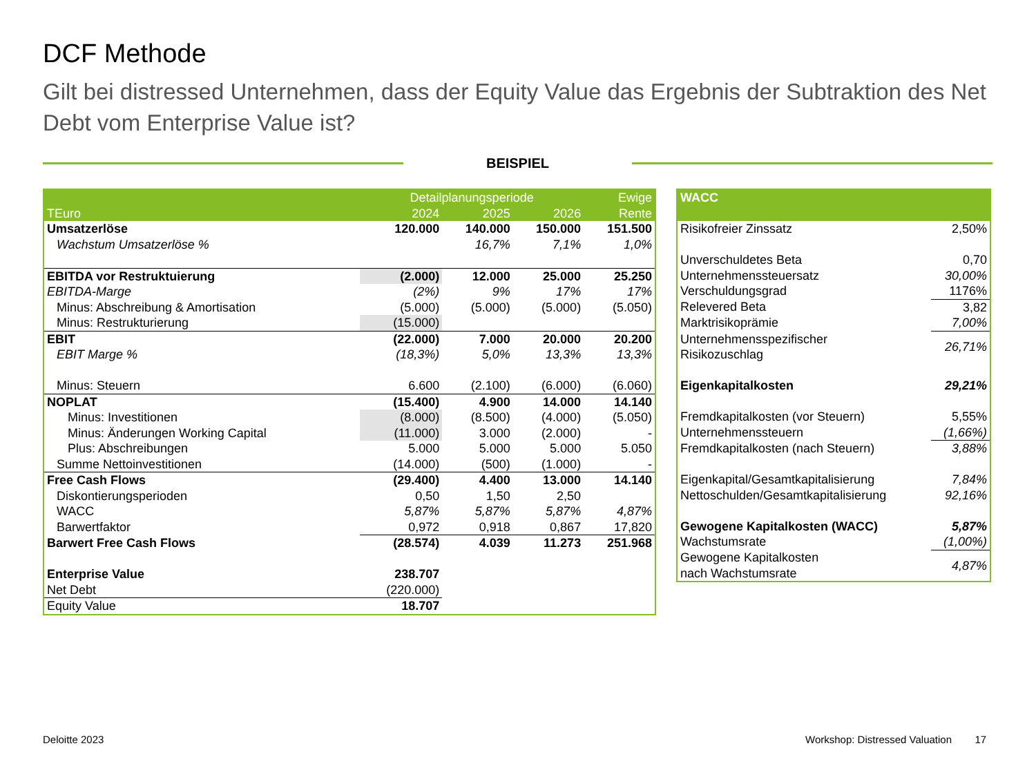DCF Methode
Gilt bei distressed Unternehmen, dass der Equity Value das Ergebnis der Subtraktion des Net Debt vom Enterprise Value ist?
BEISPIEL
| | Detailplanungsperiode | | | Ewige |
| --- | --- | --- | --- | --- |
| TEuro | 2024 | 2025 | 2026 | Rente |
| Umsatzerlöse | 120.000 | 140.000 | 150.000 | 151.500 |
| Wachstum Umsatzerlöse % | | 16,7% | 7,1% | 1,0% |
| EBITDA vor Restruktuierung | (2.000) | 12.000 | 25.000 | 25.250 |
| EBITDA-Marge | (2%) | 9% | 17% | 17% |
| Minus: Abschreibung & Amortisation | (5.000) | (5.000) | (5.000) | (5.050) |
| Minus: Restrukturierung | (15.000) | | | |
| EBIT | (22.000) | 7.000 | 20.000 | 20.200 |
| EBIT Marge % | (18,3%) | 5,0% | 13,3% | 13,3% |
| Minus: Steuern | 6.600 | (2.100) | (6.000) | (6.060) |
| NOPLAT | (15.400) | 4.900 | 14.000 | 14.140 |
| Minus: Investitionen | (8.000) | (8.500) | (4.000) | (5.050) |
| Minus: Änderungen Working Capital | (11.000) | 3.000 | (2.000) | - |
| Plus: Abschreibungen | 5.000 | 5.000 | 5.000 | 5.050 |
| Summe Nettoinvestitionen | (14.000) | (500) | (1.000) | - |
| Free Cash Flows | (29.400) | 4.400 | 13.000 | 14.140 |
| Diskontierungsperioden | 0,50 | 1,50 | 2,50 | |
| WACC | 5,87% | 5,87% | 5,87% | 4,87% |
| Barwertfaktor | 0,972 | 0,918 | 0,867 | 17,820 |
| Barwert Free Cash Flows | (28.574) | 4.039 | 11.273 | 251.968 |
| Enterprise Value | 238.707 | | | |
| Net Debt | (220.000) | | | |
| Equity Value | 18.707 | | | |
| WACC | |
| --- | --- |
| Risikofreier Zinssatz | 2,50% |
| Unverschuldetes Beta | 0,70 |
| Unternehmenssteuersatz | 30,00% |
| Verschuldungsgrad | 1176% |
| Relevered Beta | 3,82 |
| Marktrisikoprämie | 7,00% |
| Unternehmensspezifischer Risikozuschlag | 26,71% |
| Eigenkapitalkosten | 29,21% |
| Fremdkapitalkosten (vor Steuern) | 5,55% |
| Unternehmenssteuern | (1,66%) |
| Fremdkapitalkosten (nach Steuern) | 3,88% |
| Eigenkapital/Gesamtkapitalisierung | 7,84% |
| Nettoschulden/Gesamtkapitalisierung | 92,16% |
| Gewogene Kapitalkosten (WACC) | 5,87% |
| Wachstumsrate | (1,00%) |
| Gewogene Kapitalkosten nach Wachstumsrate | 4,87% |
Deloitte 2023
Workshop: Distressed Valuation 17